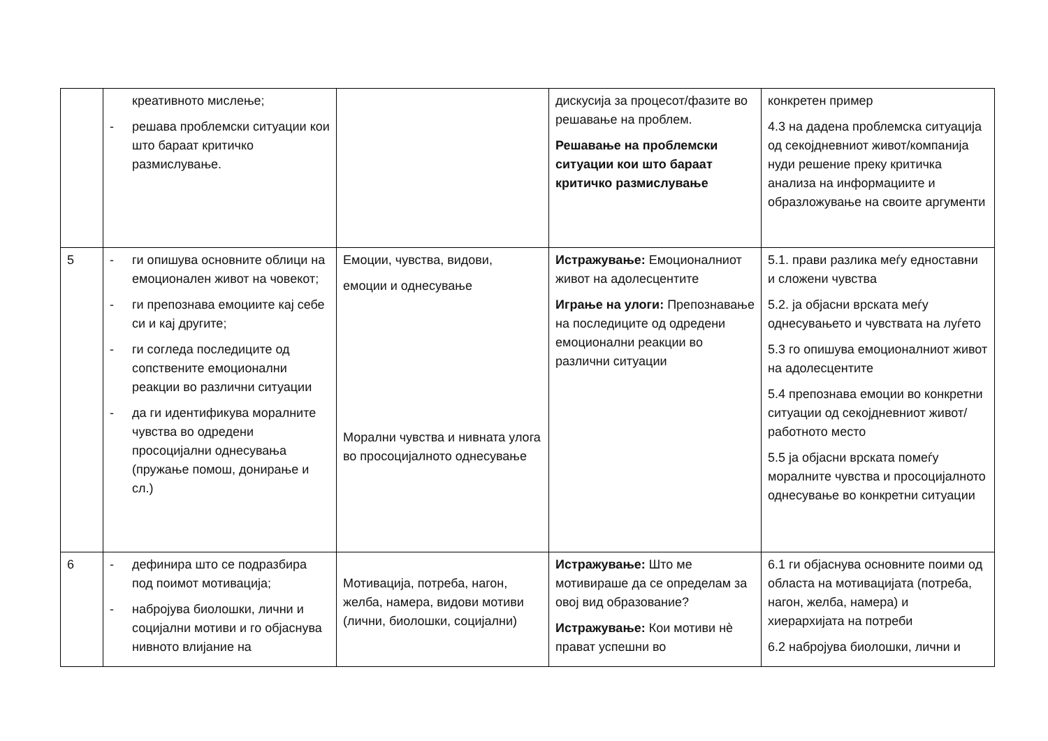| | креативното мислење; - решава проблемски ситуации кои што бараат критичко размислување. | | дискусија за процесот/фазите во решавање на проблем. Решавање на проблемски ситуации кои што бараат критичко размислување | конкретен пример 4.3 на дадена проблемска ситуација од секојдневниот живот/компанија нуди решение преку критичка анализа на информациите и образложување на своите аргументи |
| 5 | - ги опишува основните облици на емоционален живот на човекот; - ги препознава емоциите кај себе си и кај другите; - ги согледа последиците од сопствените емоционални реакции во различни ситуации - да ги идентификува моралните чувства во одредени просоцијални однесувања (пружање помош, донирање и сл.) | Емоции, чувства, видови, емоции и однесување Морални чувства и нивната улога во просоцијалното однесување | Истражување: Емоционалниот живот на адолесцентите Играње на улоги: Препознавање на последиците од одредени емоционални реакции во различни ситуации | 5.1. прави разлика меѓу едноставни и сложени чувства 5.2. ја објасни врската меѓу однесувањето и чувствата на луѓето 5.3 го опишува емоционалниот живот на адолесцентите 5.4 препознава емоции во конкретни ситуации од секојдневниот живот/ работното место 5.5 ја објасни врската помеѓу моралните чувства и просоцијалното однесување во конкретни ситуации |
| 6 | - дефинира што се подразбира под поимот мотивација; - набројува биолошки, лични и социјални мотиви и го објаснува нивното влијание на | Мотивација, потреба, нагон, желба, намера, видови мотиви (лични, биолошки, социјални) | Истражување: Што ме мотивираше да се определам за овој вид образование? Истражување: Кои мотиви нè прават успешни во | 6.1 ги објаснува основните поими од областа на мотивацијата (потреба, нагон, желба, намера) и хиерархијата на потреби 6.2 набројува биолошки, лични и |